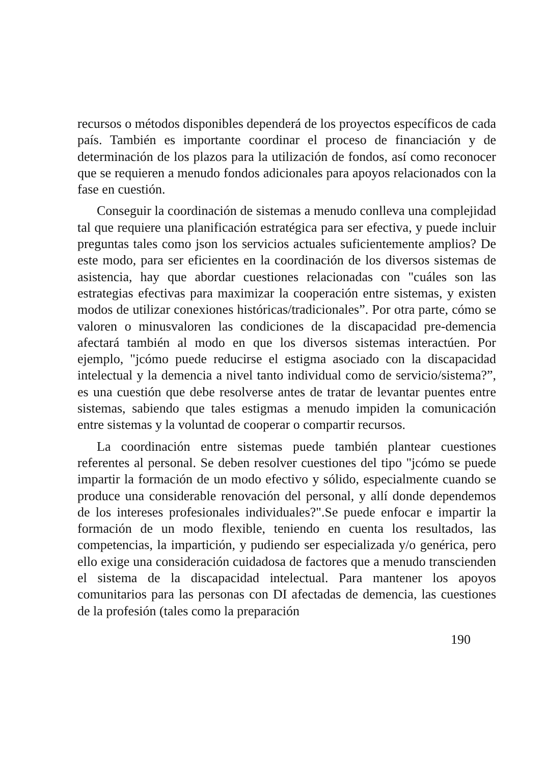recursos o métodos disponibles dependerá de los proyectos específicos de cada país. También es importante coordinar el proceso de financiación y de determinación de los plazos para la utilización de fondos, así como reconocer que se requieren a menudo fondos adicionales para apoyos relacionados con la fase en cuestión.
Conseguir la coordinación de sistemas a menudo conlleva una complejidad tal que requiere una planificación estratégica para ser efectiva, y puede incluir preguntas tales como json los servicios actuales suficientemente amplios? De este modo, para ser eficientes en la coordinación de los diversos sistemas de asistencia, hay que abordar cuestiones relacionadas con "cuáles son las estrategias efectivas para maximizar la cooperación entre sistemas, y existen modos de utilizar conexiones históricas/tradicionales”. Por otra parte, cómo se valoren o minusvaloren las condiciones de la discapacidad pre-demencia afectará también al modo en que los diversos sistemas interactúen. Por ejemplo, "jcómo puede reducirse el estigma asociado con la discapacidad intelectual y la demencia a nivel tanto individual como de servicio/sistema?”, es una cuestión que debe resolverse antes de tratar de levantar puentes entre sistemas, sabiendo que tales estigmas a menudo impiden la comunicación entre sistemas y la voluntad de cooperar o compartir recursos.
La coordinación entre sistemas puede también plantear cuestiones referentes al personal. Se deben resolver cuestiones del tipo "jcómo se puede impartir la formación de un modo efectivo y sólido, especialmente cuando se produce una considerable renovación del personal, y allí donde dependemos de los intereses profesionales individuales?".Se puede enfocar e impartir la formación de un modo flexible, teniendo en cuenta los resultados, las competencias, la impartición, y pudiendo ser especializada y/o genérica, pero ello exige una consideración cuidadosa de factores que a menudo transcienden el sistema de la discapacidad intelectual. Para mantener los apoyos comunitarios para las personas con DI afectadas de demencia, las cuestiones de la profesión (tales como la preparación
190